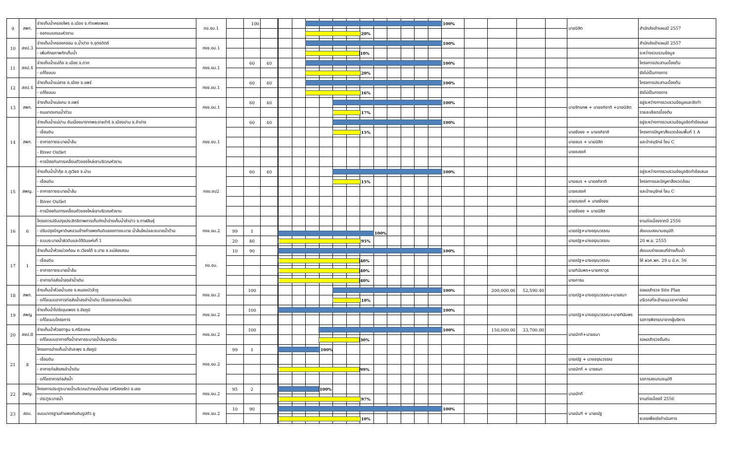| 9 | สพก. | อ่างเก็บน้ำครองไพร อ.เมือง จ.กำแพงเพชร | กข.อบ.1 | | 100 | | 100% | | | | | นายนิสิต | สำนักส่งเข้าแผนปี 2557 |
| | | - ออกแบบถนนหัวงาน | | | | | 20% | | | | | | |
| 10 | สชป.3 | อ่างเก็บน้ำครองครอน อ.น้ำปาด จ.อุตรดิตถ์ | กงข.อบ.1 | | | | 100% | | | | | | สำนักส่งเข้าแผนปี 2557 |
| | | - เพิ่มศักยภาพกักเก็บน้ำ | | | | | 10% | | | | | | ระหว่างรวบรวมข้อมูล |
| 11 | สชป.4 | อ่างเก็บน้ำแม่ท้อ อ.เมือง จ.ตาก | กงข.อบ.1 | | 60 | 40 | 100% | | | | | | โครงการประสานเบื้องต้น |
| | | - แก้ไขแบบ | | | | | 20% | | | | | | ยังไม่เป็นทางการ |
| 12 | สชป.4 | อ่างเก็บน้ำแม่สาย อ.เมือง จ.แพร่ | กงข.อบ.1 | | 60 | 40 | 100% | | | | | | โครงการประสานเบื้องต้น |
| | | - แก้ไขแบบ | | | | | 16% | | | | | | ยังไม่เป็นทางการ |
| 13 | สพก. | อ่างเก็บน้ำแม่แคม จ.แพร่ | กงข.อบ.1 | | 60 | 40 | 100% | | | | | นายจักรภพ + นายอภิชาติ +นายนิสิต | อยู่ระหว่างการรวบรวมข้อมูลและจัดทำ |
| | | - ถนนทดแทนน้ำท่วม | | | | | 17% | | | | | | รายละเอียดเบื้องต้น |
| 14 | สพก. | อ่างเก็บน้ำแม่ปาน อันเนื่องมาจากพระราชดำริ อ.เมืองปาน จ.ลำปาง | กงข.อบ.1 | | 60 | 40 | 100% | | | | | | อยู่ระหว่างการรวบรวมข้อมูลจัดทำข้อเสนอ |
| | | - เขื่อนดิน | | | | | 15% | | | | | นายยิ่งยง + นายอภิชาติ | โครงการปัญหาสิ่งแวดล้อมพื้นที่ 1 A |
| | | - อาคารทางระบายน้ำล้น | | | | | | | | | | นายอมร + นายนิสิต | และป่าอนุรักษ์ โซน C |
| | | - River Outlet | | | | | | | | | | นายณรงค์ | |
| | | - การป้องกันการเคลื่อนตัวของไหล่เขาบริเวณหัวงาน | | | | | | | | | | | |
| 15 | สพญ. | อ่างเก็บน้ำน้ำกุ้ย อ.ภูเวียง จ.น่าน | กงข.อบ2 | | 60 | 40 | 100% | | | | | | อยู่ระหว่างการรวบรวมข้อมูลจัดทำข้อเสนอ |
| | | - เขื่อนดิน | | | | | 15% | | | | | นายอมร + นายอภิชาติ | โครงการและปัญหาสิ่งแวดล้อม |
| | | - อาคารทางระบายน้ำล้น | | | | | | | | | | นายณรงค์ | และป่าอนุรักษ์ โซน C |
| | | - River Outlet | | | | | | | | | | นายณรงค์ + นายยิ่งยง | |
| | | - การป้องกันการเคลื่อนตัวของไหล่เขาบริเวณหัวงาน | | | | | | | | | | นายยิ่งยง + นายนิสิต | |
| 16 | 6 | โครงการปรับปรุงประสิทธิภาพการเก็บกักน้ำอ่างเก็บน้ำลำปาว จ.กาฬสินธุ์ | กงข.อบ.2 | | | | | | | | | | งานต่อเนื่องจากปี 2556 |
| | | - ปรับปรุงปัญหาดินหลวมข้างกำแพงกันดินของทางระบาย น้ำล้นใหม่และระบายน้ำด้าน | | 99 | 1 | | 100% | | | | | นายณัฐ+นางอรุณวรรณ | ส่งแบบลงนามอนุมัติ |
| | | - ระบบระบายน้ำผิวดินและใต้ดินแห่งที่ 1 | | 20 | 80 | | 95% | | | | | นายณัฐ+นางอรุณวรรณ | 20 พ.ย. 2555 |
| 17 | 1 | อ่างเก็บน้ำห้วยม่วงก้อน ต.เวียงใต้ อ.ปาย จ.แม่ฮ่องสอน | กข.อบ. | 10 | 90 | | 100% | | | | | | ส่งแบบร่างแผนที่อ่างเก็บน้ำ |
| | | - เขื่อนดิน | | | | | 40% | | | | | นายณัฐ+นางอรุณวรรณ | ให้ ผวศ.พก. 29 ม มี.ค. 56 |
| | | - อาคารทางระบายน้ำล้น | | | | | 40% | | | | | นายทินัมพร+นายศราวุธ | |
| | | - อาคารท่อส่งน้ำลงลำน้ำเดิม | | | | | 40% | | | | | นายคารม | |
| 18 | สพก. | อ่างเก็บน้ำห้วยน้ำบอง จ.หนองบัวลำภู | กงข.อบ.2 | | 100 | | 100% | | 200,000.00 | 52,590.40 | | นายณัฐ+นางอรุณวรรณ+นายธนา | รอผลสำรวจ Site Plan |
| | | - แก้ไขแบบอาคารท่อส่งน้ำลงลำน้ำเดิม (โดยออกแบบใหม่) | | | | | 10% | | | | | | บริเวณที่จะย้ายแนวอาคารใหม่ |
| 19 | สพญ | อ่างเก็บน้ำโปร่งขุนเพชร จ.ชัยภูมิ | กงข.อบ.2 | | 100 | | 100% | | | | | นายณัฐ+นางอรุณวรรณ+นายทินัมพร | |
| | | - แก้ไขแบบโครงการ | | | | | | | | | | | รอการพิจารณาจากผู้บริหาร |
| 20 | สชป.8 | อ่างเก็บน้ำห้วยตาจูน จ.ศรีสะเกษ | กงข.อบ.2 | | 100 | | 100% | | 150,000.00 | 33,700.00 | | นายนัทที+นายธนา | |
| | | - แก้ไขแบบอาคารทิ้งน้ำอาคารระบายน้ำล้นฉุกเฉิน | | | | | 30% | | | | | | รอผลสำรวจชั้นดิน |
| 21 | 8 | โครงการอ่างเก็บน้ำลำสะพุง จ.ชัยภูมิ | กงข.อบ.2 | 99 | 1 | | 100% | | | | | | |
| | | - เขื่อนดิน | | | | | | | | | | นายณัฐ + นางอรุณวรรณ | |
| | | - อาคารท่อส่งลงลำน้ำเดิม | | | | | 99% | | | | | นายนัทที + นายธนา | |
| | | - แก้ไขอาคารท่อส่งน้ำ | | | | | | | | | | | รอการลงนามอนุมัติ |
| 22 | สพญ. | โครงการประตูระบายน้ำบริเวณปากแม่น้ำเลย (ศรีสองรัก) จ.เลย | กงข.อบ.2 | 95 | 2 | | 100% | | | | | นายนัทที | |
| | | - ประตูระบายน้ำ | | | | | 97% | | | | | | งานต่อเนื่องปี 2556 |
| 23 | สอบ. | แบบมาตรฐานกำแพงกันดินรูปตัว ยู | กงข.อบ.2 | 10 | 90 | | 100% | | | | | นายนันที + นายณัฐ | |
| | | | | | | | 10% | | | | | | ชะลอเพื่อเร่งดำเนินการ |